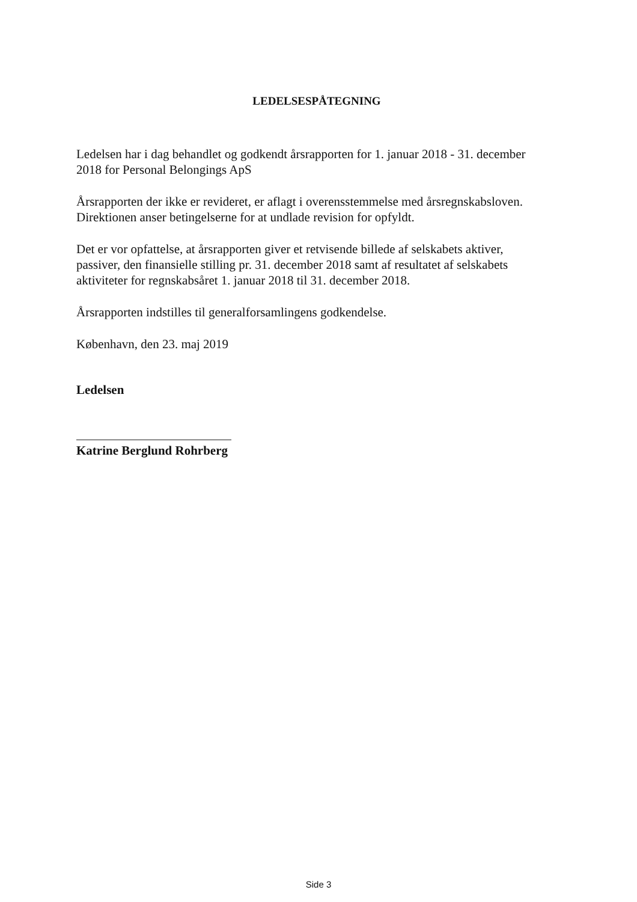LEDELSESPÅTEGNING
Ledelsen har i dag behandlet og godkendt årsrapporten for 1. januar 2018 - 31. december 2018 for Personal Belongings ApS
Årsrapporten der ikke er revideret, er aflagt i overensstemmelse med årsregnskabsloven. Direktionen anser betingelserne for at undlade revision for opfyldt.
Det er vor opfattelse, at årsrapporten giver et retvisende billede af selskabets aktiver, passiver, den finansielle stilling pr. 31. december 2018 samt af resultatet af selskabets aktiviteter for regnskabsåret 1. januar 2018 til 31. december 2018.
Årsrapporten indstilles til generalforsamlingens godkendelse.
København, den 23. maj 2019
Ledelsen
Katrine Berglund Rohrberg
Side 3